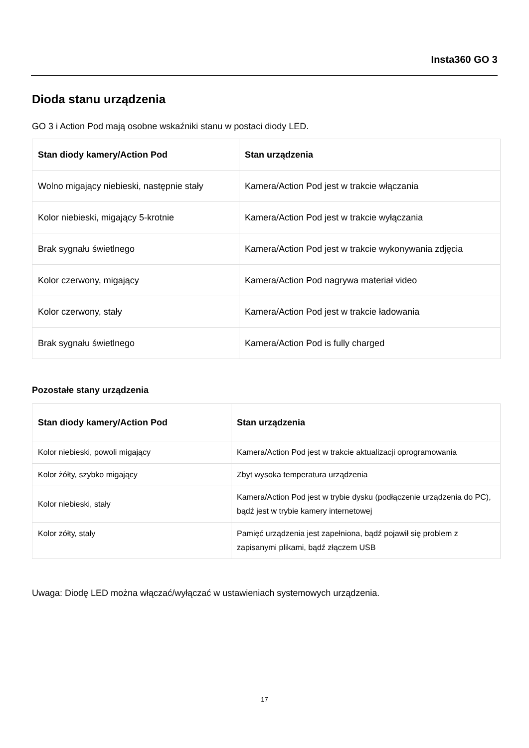Insta360 GO 3
Dioda stanu urządzenia
GO 3 i Action Pod mają osobne wskaźniki stanu w postaci diody LED.
| Stan diody kamery/Action Pod | Stan urządzenia |
| --- | --- |
| Wolno migający niebieski, następnie stały | Kamera/Action Pod jest w trakcie włączania |
| Kolor niebieski, migający 5-krotnie | Kamera/Action Pod jest w trakcie wyłączania |
| Brak sygnału świetlnego | Kamera/Action Pod jest w trakcie wykonywania zdjęcia |
| Kolor czerwony, migający | Kamera/Action Pod nagrywa materiał video |
| Kolor czerwony, stały | Kamera/Action Pod jest w trakcie ładowania |
| Brak sygnału świetlnego | Kamera/Action Pod is fully charged |
Pozostałe stany urządzenia
| Stan diody kamery/Action Pod | Stan urządzenia |
| --- | --- |
| Kolor niebieski, powoli migający | Kamera/Action Pod jest w trakcie aktualizacji oprogramowania |
| Kolor żółty, szybko migający | Zbyt wysoka temperatura urządzenia |
| Kolor niebieski, stały | Kamera/Action Pod jest w trybie dysku (podłączenie urządzenia do PC), bądź jest w trybie kamery internetowej |
| Kolor zółty, stały | Pamięć urządzenia jest zapełniona, bądź pojawił się problem z zapisanymi plikami, bądź złączem USB |
Uwaga: Diodę LED można włączać/wyłączać w ustawieniach systemowych urządzenia.
17